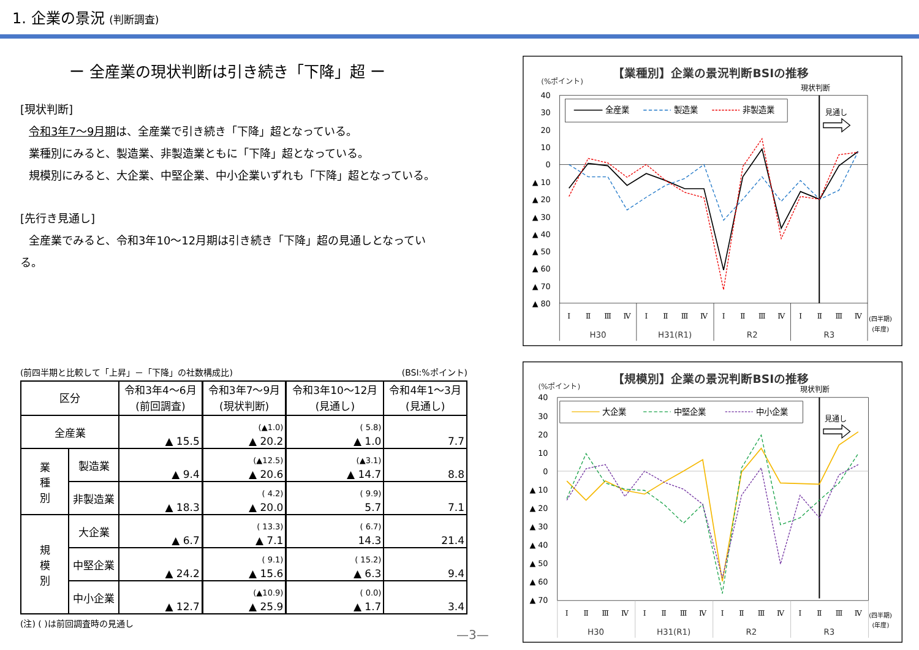1. 企業の景況 (判断調査)
ー 全産業の現状判断は引き続き「下降」超 ー
[現状判断]
令和3年7～9月期は、全産業で引き続き「下降」超となっている。
業種別にみると、製造業、非製造業ともに「下降」超となっている。
規模別にみると、大企業、中堅企業、中小企業いずれも「下降」超となっている。
[先行き見通し]
全産業でみると、令和3年10～12月期は引き続き「下降」超の見通しとなってい
る。
(前四半期と比較して「上昇」－「下降」の社数構成比) (BSI:%ポイント)
| 区分 | | 令和3年4～6月 (前回調査) | 令和3年7～9月 (現状判断) | 令和3年10～12月 (見通し) | 令和4年1～3月 (見通し) |
| --- | --- | --- | --- | --- | --- |
| 全産業 | | ▲ 15.5 | (▲1.0) ▲ 20.2 | ( 5.8) ▲ 1.0 | 7.7 |
| 業 種 別 | 製造業 | ▲ 9.4 | (▲12.5) ▲ 20.6 | (▲3.1) ▲ 14.7 | 8.8 |
| | 非製造業 | ▲ 18.3 | ( 4.2) ▲ 20.0 | ( 9.9) 5.7 | 7.1 |
| 規 模 別 | 大企業 | ▲ 6.7 | ( 13.3) ▲ 7.1 | ( 6.7) 14.3 | 21.4 |
| | 中堅企業 | ▲ 24.2 | ( 9.1) ▲ 15.6 | ( 15.2) ▲ 6.3 | 9.4 |
| | 中小企業 | ▲ 12.7 | (▲10.9) ▲ 25.9 | ( 0.0) ▲ 1.7 | 3.4 |
(注) ( )は前回調査時の見通し
【業種別】企業の景況判断BSIの推移
(%ポイント)
現状判断
40
30
20
10
0
▲ 10
▲ 20
▲ 30
▲ 40
▲ 50
▲ 60
▲ 70
▲ 80
全産業
製造業
非製造業
見通し
Ⅰ
Ⅱ
Ⅲ
Ⅳ
Ⅰ
Ⅱ
Ⅲ
Ⅳ
Ⅰ
Ⅱ
Ⅲ
Ⅳ
Ⅰ
Ⅱ
Ⅲ
Ⅳ
H30
H31(R1)
R2
R3
(四半期)
(年度)
【規模別】企業の景況判断BSIの推移
(%ポイント)
現状判断
40
30
20
10
0
▲ 10
▲ 20
▲ 30
▲ 40
▲ 50
▲ 60
▲ 70
大企業
中堅企業
中小企業
見通し
Ⅰ
Ⅱ
Ⅲ
Ⅳ
Ⅰ
Ⅱ
Ⅲ
Ⅳ
Ⅰ
Ⅱ
Ⅲ
Ⅳ
Ⅰ
Ⅱ
Ⅲ
Ⅳ
H30
H31(R1)
R2
R3
(四半期)
(年度)
—3—